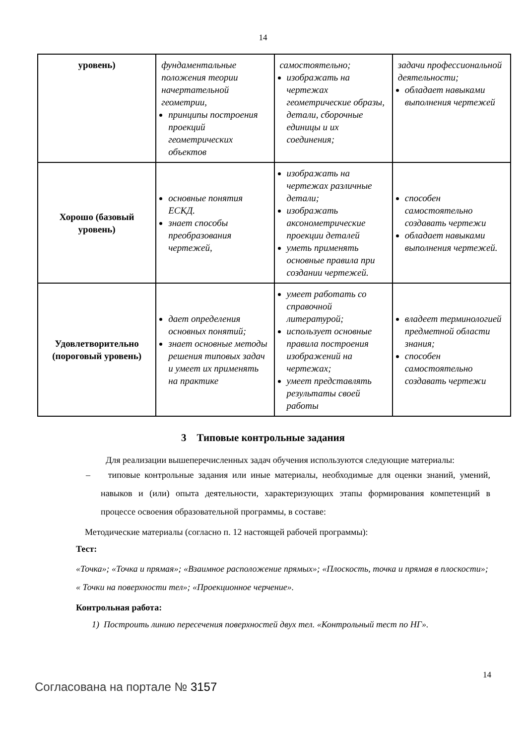14
| уровень) | фундаментальные положения теории начертательной геометрии, принципы построения проекций геометрических объектов | самостоятельно; изображать на чертежах геометрические образы, детали, сборочные единицы и их соединения; | задачи профессиональной деятельности; обладает навыками выполнения чертежей |
| Хорошо (базовый уровень) | основные понятия ЕСКД. знает способы преобразования чертежей, | изображать на чертежах различные детали; изображать аксонометрические проекции деталей уметь применять основные правила при создании чертежей. | способен самостоятельно создавать чертежи обладает навыками выполнения чертежей. |
| Удовлетворительно (пороговый уровень) | дает определения основных понятий; знает основные методы решения типовых задач и умеет их применять на практике | умеет работать со справочной литературой; использует основные правила построения изображений на чертежах; умеет представлять результаты своей работы | владеет терминологией предметной области знания; способен самостоятельно создавать чертежи |
3 Типовые контрольные задания
Для реализации вышеперечисленных задач обучения используются следующие материалы:
– типовые контрольные задания или иные материалы, необходимые для оценки знаний, умений, навыков и (или) опыта деятельности, характеризующих этапы формирования компетенций в процессе освоения образовательной программы, в составе:
Методические материалы (согласно п. 12 настоящей рабочей программы):
Тест:
«Точка»; «Точка и прямая»; «Взаимное расположение прямых»; «Плоскость, точка и прямая в плоскости»; « Точки на поверхности тел»; «Проекционное черчение».
Контрольная работа:
1) Построить линию пересечения поверхностей двух тел. «Контрольный тест по НГ».
Согласована на портале № 3157
14